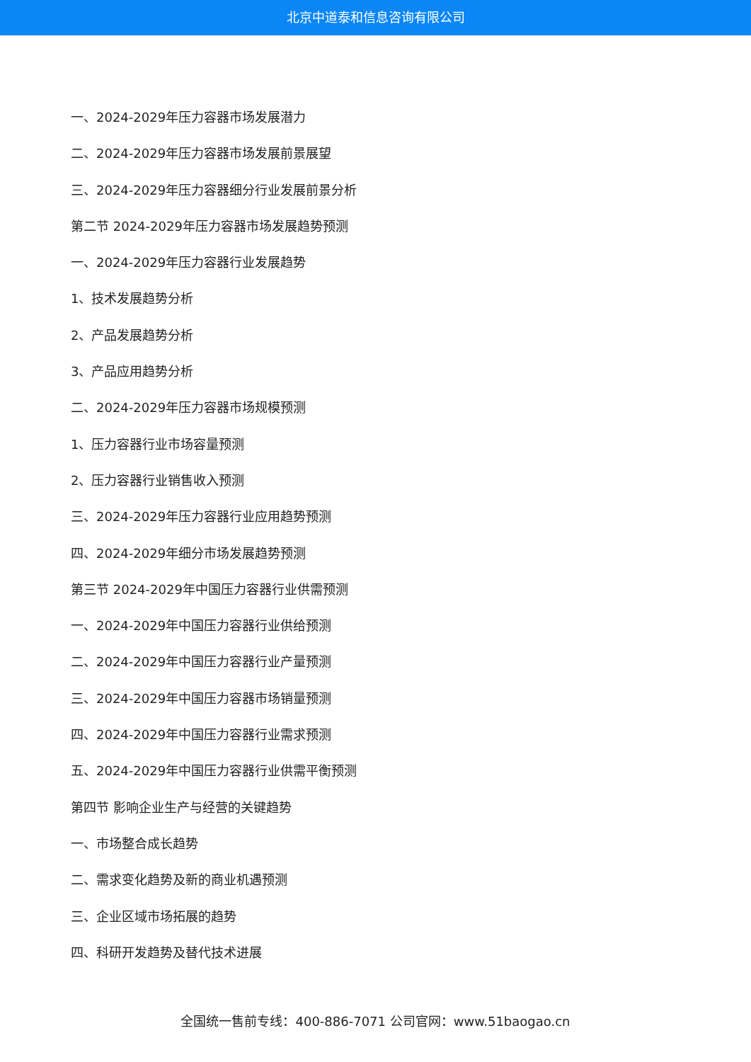北京中道泰和信息咨询有限公司
一、2024-2029年压力容器市场发展潜力
二、2024-2029年压力容器市场发展前景展望
三、2024-2029年压力容器细分行业发展前景分析
第二节 2024-2029年压力容器市场发展趋势预测
一、2024-2029年压力容器行业发展趋势
1、技术发展趋势分析
2、产品发展趋势分析
3、产品应用趋势分析
二、2024-2029年压力容器市场规模预测
1、压力容器行业市场容量预测
2、压力容器行业销售收入预测
三、2024-2029年压力容器行业应用趋势预测
四、2024-2029年细分市场发展趋势预测
第三节 2024-2029年中国压力容器行业供需预测
一、2024-2029年中国压力容器行业供给预测
二、2024-2029年中国压力容器行业产量预测
三、2024-2029年中国压力容器市场销量预测
四、2024-2029年中国压力容器行业需求预测
五、2024-2029年中国压力容器行业供需平衡预测
第四节 影响企业生产与经营的关键趋势
一、市场整合成长趋势
二、需求变化趋势及新的商业机遇预测
三、企业区域市场拓展的趋势
四、科研开发趋势及替代技术进展
全国统一售前专线：400-886-7071 公司官网：www.51baogao.cn